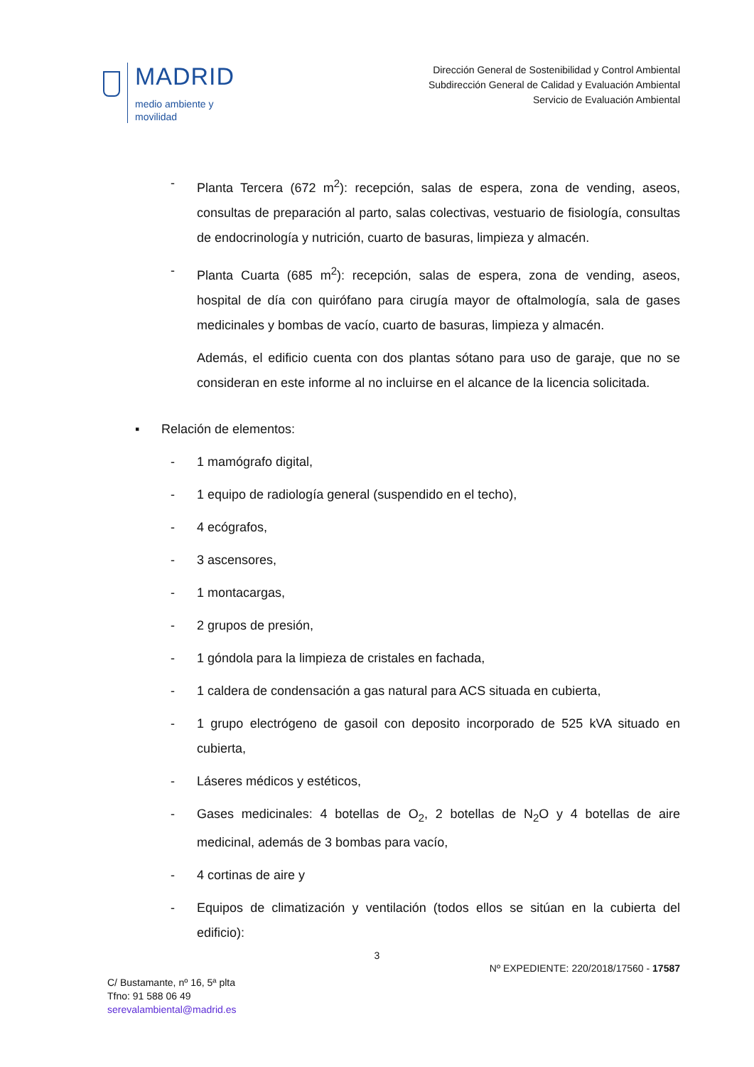MADRID
medio ambiente y
movilidad
Dirección General de Sostenibilidad y Control Ambiental
Subdirección General de Calidad y Evaluación Ambiental
Servicio de Evaluación Ambiental
- Planta Tercera (672 m<sup>2</sup>): recepción, salas de espera, zona de vending, aseos, consultas de preparación al parto, salas colectivas, vestuario de fisiología, consultas de endocrinología y nutrición, cuarto de basuras, limpieza y almacén.
- Planta Cuarta (685 m<sup>2</sup>): recepción, salas de espera, zona de vending, aseos, hospital de día con quirófano para cirugía mayor de oftalmología, sala de gases medicinales y bombas de vacío, cuarto de basuras, limpieza y almacén.
Además, el edificio cuenta con dos plantas sótano para uso de garaje, que no se consideran en este informe al no incluirse en el alcance de la licencia solicitada.
▪ Relación de elementos:
- 1 mamógrafo digital,
- 1 equipo de radiología general (suspendido en el techo),
- 4 ecógrafos,
- 3 ascensores,
- 1 montacargas,
- 2 grupos de presión,
- 1 góndola para la limpieza de cristales en fachada,
- 1 caldera de condensación a gas natural para ACS situada en cubierta,
- 1 grupo electrógeno de gasoil con deposito incorporado de 525 kVA situado en cubierta,
- Láseres médicos y estéticos,
- Gases medicinales: 4 botellas de O<sub>2</sub>, 2 botellas de N<sub>2</sub>O y 4 botellas de aire medicinal, además de 3 bombas para vacío,
- 4 cortinas de aire y
- Equipos de climatización y ventilación (todos ellos se sitúan en la cubierta del edificio):
3
Nº EXPEDIENTE: 220/2018/17560 - 17587
C/ Bustamante, nº 16, 5ª plta
Tfno: 91 588 06 49
serevalambiental@madrid.es